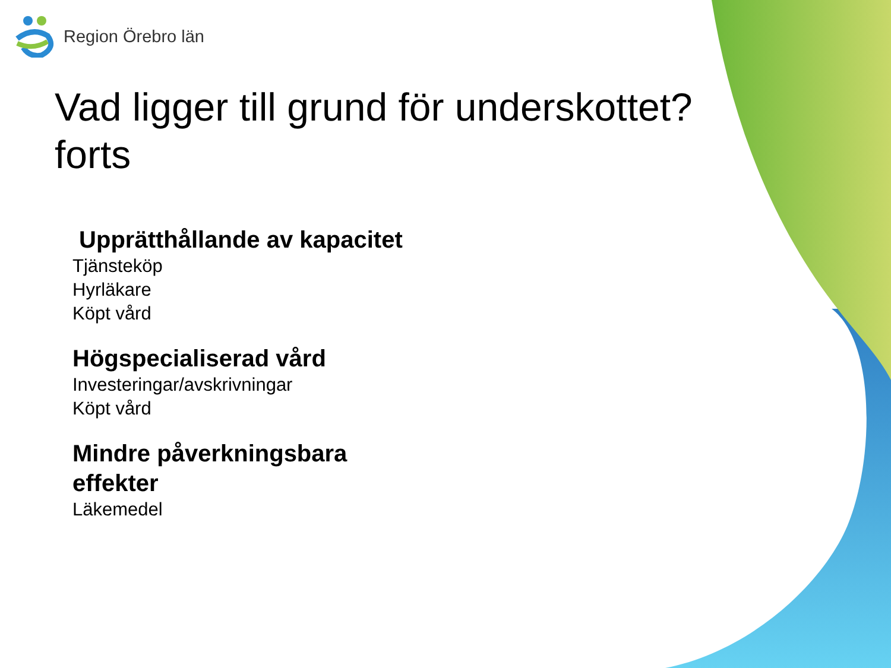Region Örebro län
Vad ligger till grund för underskottet? forts
Upprätthållande av kapacitet
Tjänsteköp
Hyrläkare
Köpt vård
Högspecialiserad vård
Investeringar/avskrivningar
Köpt vård
Mindre påverkningsbara
effekter
Läkemedel